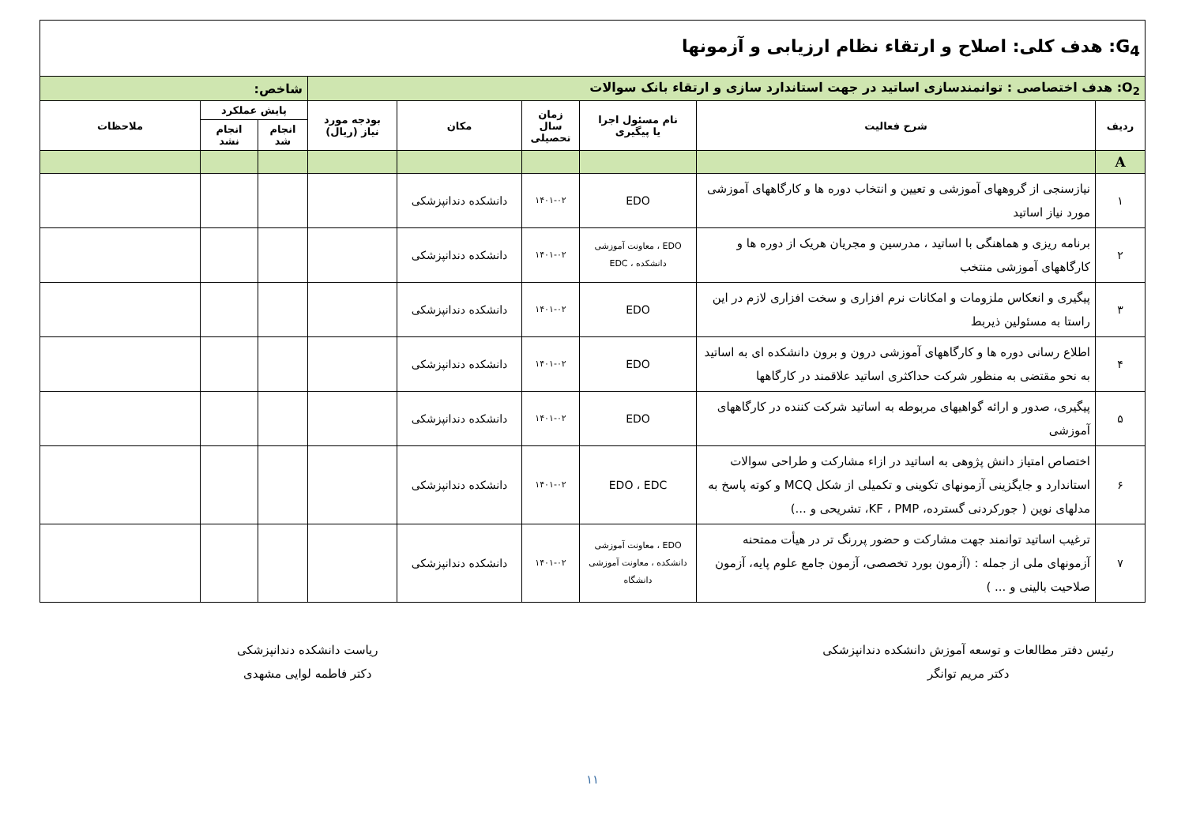| G<sub>4</sub>: هدف کلی: اصلاح و ارتقاء نظام ارزیابی و آزمونها | | | | | | | | |
| O<sub>2</sub>: هدف اختصاصی : توانمندسازی اساتید در جهت استاندارد سازی و ارتقاء بانک سوالات | | | | | | شاخص: | | |
| ردیف | شرح فعالیت | نام مسئول اجرا یا پیگیری | زمان سال تحصیلی | مکان | بودجه مورد نیاز (ریال) | پایش عملکرد | | ملاحظات |
| | | | | | | انجام شد | انجام نشد | |
| A | | | | | | | | |
| ۱ | نیازسنجی از گروههای آموزشی و تعیین و انتخاب دوره ها و کارگاههای آموزشی مورد نیاز اساتید | EDO | ۱۴۰۱-۰۲ | دانشکده دندانپزشکی | | | | |
| ۲ | برنامه ریزی و هماهنگی با اساتید ، مدرسین و مجریان هریک از دوره ها و کارگاههای آموزشی منتخب | EDO ، معاونت آموزشی دانشکده ، EDC | ۱۴۰۱-۰۲ | دانشکده دندانپزشکی | | | | |
| ۳ | پیگیری و انعکاس ملزومات و امکانات نرم افزاری و سخت افزاری لازم در این راستا به مسئولین ذیربط | EDO | ۱۴۰۱-۰۲ | دانشکده دندانپزشکی | | | | |
| ۴ | اطلاع رسانی دوره ها و کارگاههای آموزشی درون و برون دانشکده ای به اساتید به نحو مقتضی به منظور شرکت حداکثری اساتید علاقمند در کارگاهها | EDO | ۱۴۰۱-۰۲ | دانشکده دندانپزشکی | | | | |
| ۵ | پیگیری، صدور و ارائه گواهیهای مربوطه به اساتید شرکت کننده در کارگاههای آموزشی | EDO | ۱۴۰۱-۰۲ | دانشکده دندانپزشکی | | | | |
| ۶ | اختصاص امتیاز دانش پژوهی به اساتید در ازاء مشارکت و طراحی سوالات استاندارد و جایگزینی آزمونهای تکوینی و تکمیلی از شکل MCQ و کوته پاسخ به مدلهای نوین ( جورکردنی گسترده، KF ، PMP، تشریحی و ...) | EDO ، EDC | ۱۴۰۱-۰۲ | دانشکده دندانپزشکی | | | | |
| ۷ | ترغیب اساتید توانمند جهت مشارکت و حضور پررنگ تر در هیأت ممتحنه آزمونهای ملی از جمله : (آزمون بورد تخصصی، آزمون جامع علوم پایه، آزمون صلاحیت بالینی و ... ) | EDO ، معاونت آموزشی دانشکده ، معاونت آموزشی دانشگاه | ۱۴۰۱-۰۲ | دانشکده دندانپزشکی | | | | |
رئیس دفتر مطالعات و توسعه آموزش دانشکده دندانپزشکی
دکتر مریم توانگر
ریاست دانشکده دندانپزشکی
دکتر فاطمه لوایی مشهدی
۱۱